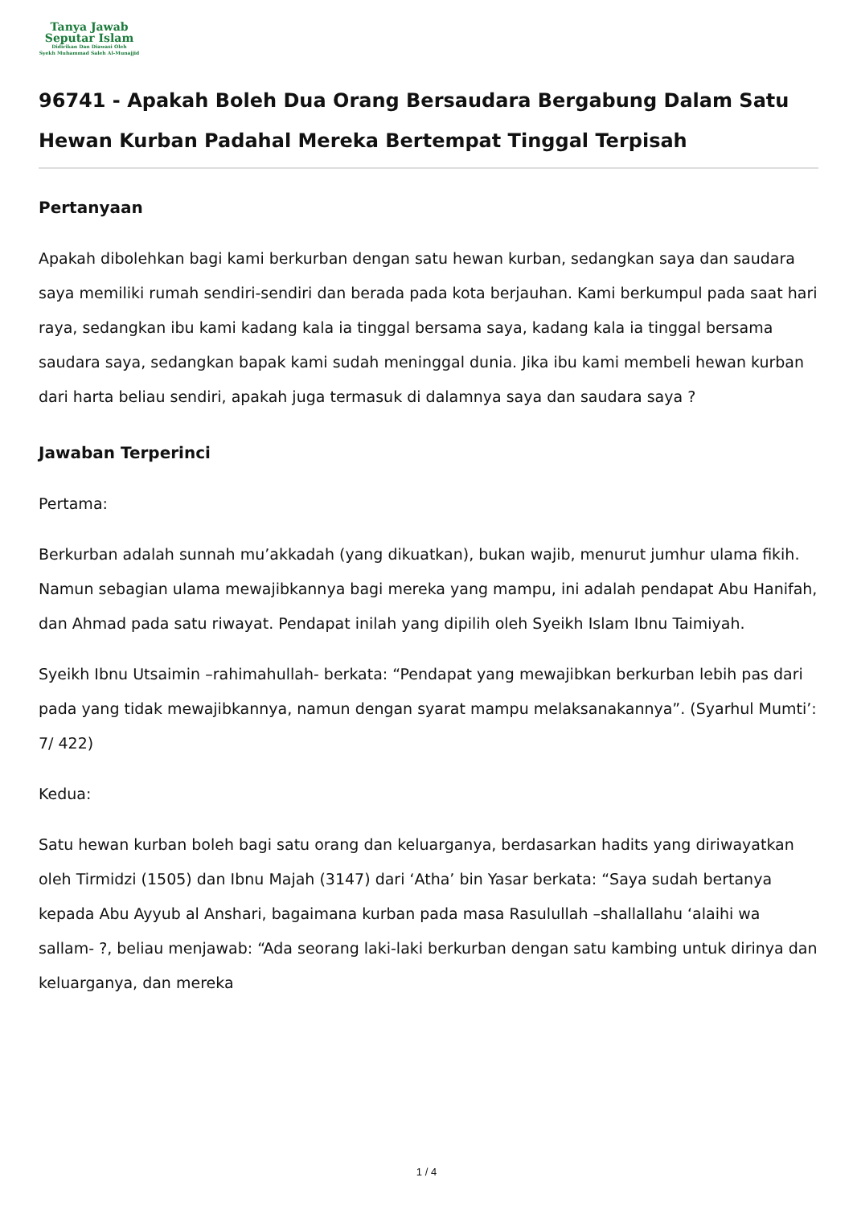Tanya Jawab
Seputar Islam
Didirikan Dan Diawasi Oleh
Syekh Muhammad Saleh Al-Munajjid
96741 - Apakah Boleh Dua Orang Bersaudara Bergabung Dalam Satu Hewan Kurban Padahal Mereka Bertempat Tinggal Terpisah
Pertanyaan
Apakah dibolehkan bagi kami berkurban dengan satu hewan kurban, sedangkan saya dan saudara saya memiliki rumah sendiri-sendiri dan berada pada kota berjauhan. Kami berkumpul pada saat hari raya, sedangkan ibu kami kadang kala ia tinggal bersama saya, kadang kala ia tinggal bersama saudara saya, sedangkan bapak kami sudah meninggal dunia. Jika ibu kami membeli hewan kurban dari harta beliau sendiri, apakah juga termasuk di dalamnya saya dan saudara saya ?
Jawaban Terperinci
Pertama:
Berkurban adalah sunnah mu’akkadah (yang dikuatkan), bukan wajib, menurut jumhur ulama fikih. Namun sebagian ulama mewajibkannya bagi mereka yang mampu, ini adalah pendapat Abu Hanifah, dan Ahmad pada satu riwayat. Pendapat inilah yang dipilih oleh Syeikh Islam Ibnu Taimiyah.
Syeikh Ibnu Utsaimin –rahimahullah- berkata: “Pendapat yang mewajibkan berkurban lebih pas dari pada yang tidak mewajibkannya, namun dengan syarat mampu melaksanakannya”. (Syarhul Mumti’: 7/ 422)
Kedua:
Satu hewan kurban boleh bagi satu orang dan keluarganya, berdasarkan hadits yang diriwayatkan oleh Tirmidzi (1505) dan Ibnu Majah (3147) dari ‘Atha’ bin Yasar berkata: “Saya sudah bertanya kepada Abu Ayyub al Anshari, bagaimana kurban pada masa Rasulullah –shallallahu ‘alaihi wa sallam- ?, beliau menjawab: “Ada seorang laki-laki berkurban dengan satu kambing untuk dirinya dan keluarganya, dan mereka
1 / 4